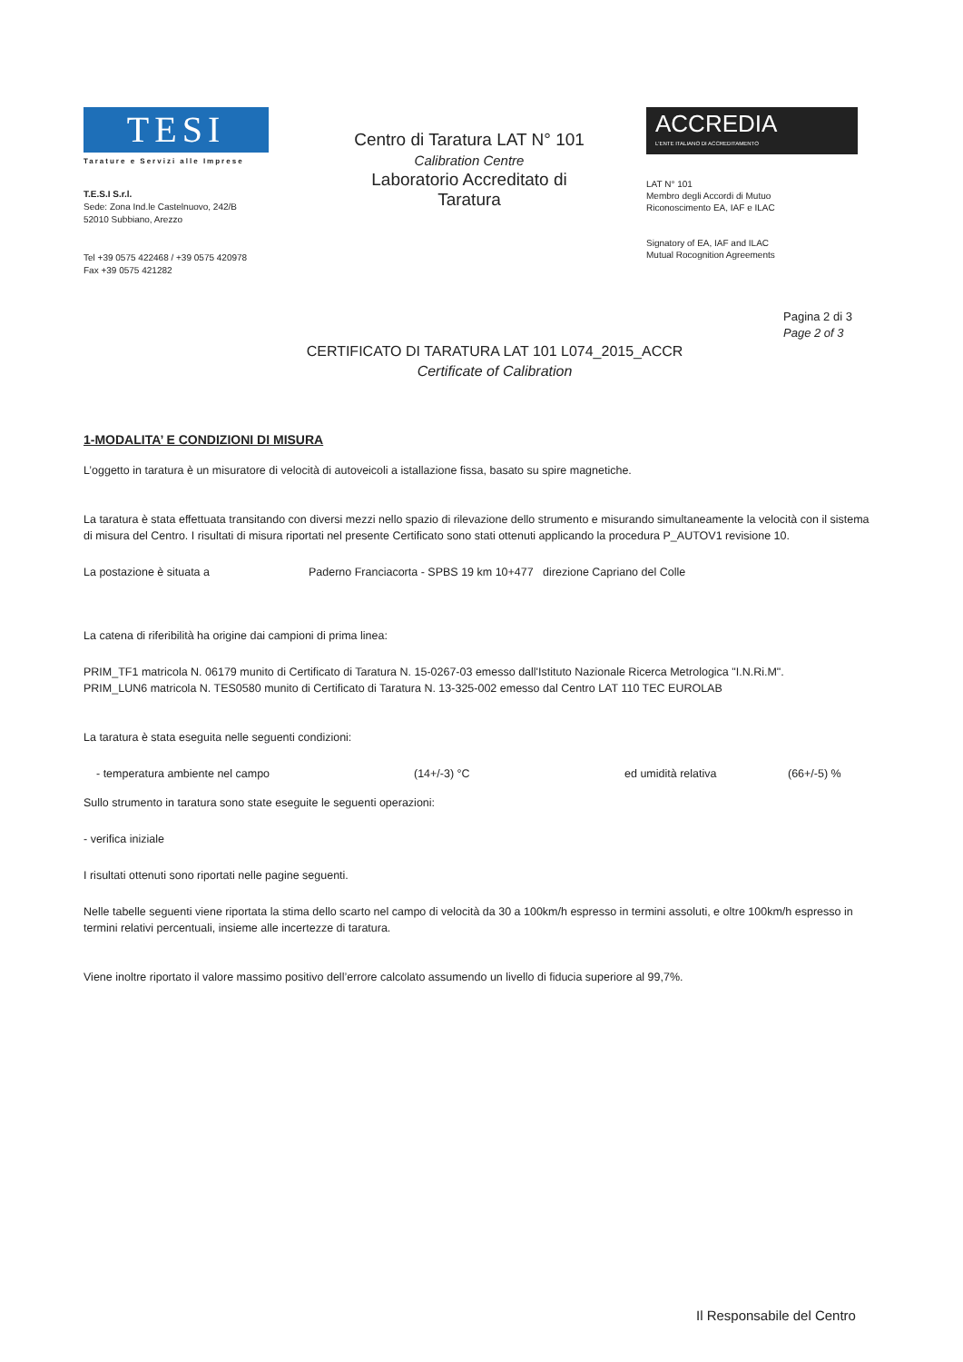TESI
Tarature e Servizi alle Imprese
T.E.S.I S.r.l.
Sede: Zona Ind.le Castelnuovo, 242/B
52010 Subbiano, Arezzo
Tel +39 0575 422468 / +39 0575 420978
Fax +39 0575 421282
Centro di Taratura LAT N° 101
Calibration Centre
Laboratorio Accreditato di
Taratura
ACCREDIA
L'ENTE ITALIANO DI ACCREDITAMENTO
LAT N° 101
Membro degli Accordi di Mutuo
Riconoscimento EA, IAF e ILAC
Signatory of EA, IAF and ILAC
Mutual Rocognition Agreements
Pagina 2 di 3
Page 2 of 3
CERTIFICATO DI TARATURA LAT 101 L074_2015_ACCR
Certificate of Calibration
1-MODALITA’ E CONDIZIONI DI MISURA
L’oggetto in taratura è un misuratore di velocità di autoveicoli a istallazione fissa, basato su spire magnetiche.
La taratura è stata effettuata transitando con diversi mezzi nello spazio di rilevazione dello strumento e misurando simultaneamente la velocità con il sistema di misura del Centro. I risultati di misura riportati nel presente Certificato sono stati ottenuti applicando la procedura P_AUTOV1 revisione 10.
La postazione è situata a Paderno Franciacorta - SPBS 19 km 10+477 direzione Capriano del Colle
La catena di riferibilità ha origine dai campioni di prima linea:
PRIM_TF1 matricola N. 06179 munito di Certificato di Taratura N. 15-0267-03 emesso dall'Istituto Nazionale Ricerca Metrologica "I.N.Ri.M".
PRIM_LUN6 matricola N. TES0580 munito di Certificato di Taratura N. 13-325-002 emesso dal Centro LAT 110 TEC EUROLAB
La taratura è stata eseguita nelle seguenti condizioni:
- temperatura ambiente nel campo (14+/-3) °C ed umidità relativa (66+/-5) %
Sullo strumento in taratura sono state eseguite le seguenti operazioni:
- verifica iniziale
I risultati ottenuti sono riportati nelle pagine seguenti.
Nelle tabelle seguenti viene riportata la stima dello scarto nel campo di velocità da 30 a 100km/h espresso in termini assoluti, e oltre 100km/h espresso in termini relativi percentuali, insieme alle incertezze di taratura.
Viene inoltre riportato il valore massimo positivo dell’errore calcolato assumendo un livello di fiducia superiore al 99,7%.
Il Responsabile del Centro